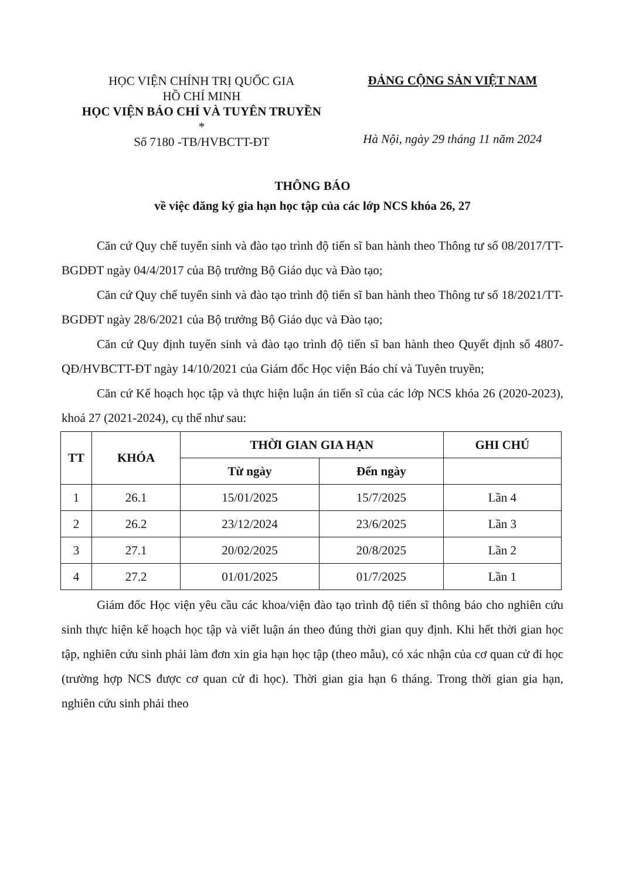HỌC VIỆN CHÍNH TRỊ QUỐC GIA
HỒ CHÍ MINH
HỌC VIỆN BÁO CHÍ VÀ TUYÊN TRUYỀN
*
Số 7180 -TB/HVBCTT-ĐT
ĐẢNG CỘNG SẢN VIỆT NAM
Hà Nội, ngày 29 tháng 11 năm 2024
THÔNG BÁO
về việc đăng ký gia hạn học tập của các lớp NCS khóa 26, 27
Căn cứ Quy chế tuyển sinh và đào tạo trình độ tiến sĩ ban hành theo Thông tư số 08/2017/TT-BGDĐT ngày 04/4/2017 của Bộ trưởng Bộ Giáo dục và Đào tạo;
Căn cứ Quy chế tuyển sinh và đào tạo trình độ tiến sĩ ban hành theo Thông tư số 18/2021/TT-BGDĐT ngày 28/6/2021 của Bộ trưởng Bộ Giáo dục và Đào tạo;
Căn cứ Quy định tuyển sinh và đào tạo trình độ tiến sĩ ban hành theo Quyết định số 4807-QĐ/HVBCTT-ĐT ngày 14/10/2021 của Giám đốc Học viện Báo chí và Tuyên truyền;
Căn cứ Kế hoạch học tập và thực hiện luận án tiến sĩ của các lớp NCS khóa 26 (2020-2023), khoá 27 (2021-2024), cụ thể như sau:
| TT | KHÓA | THỜI GIAN GIA HẠN | | GHI CHÚ |
| --- | --- | --- | --- | --- |
| | | Từ ngày | Đến ngày | |
| 1 | 26.1 | 15/01/2025 | 15/7/2025 | Lần 4 |
| 2 | 26.2 | 23/12/2024 | 23/6/2025 | Lần 3 |
| 3 | 27.1 | 20/02/2025 | 20/8/2025 | Lần 2 |
| 4 | 27.2 | 01/01/2025 | 01/7/2025 | Lần 1 |
Giám đốc Học viện yêu cầu các khoa/viện đào tạo trình độ tiến sĩ thông báo cho nghiên cứu sinh thực hiện kế hoạch học tập và viết luận án theo đúng thời gian quy định. Khi hết thời gian học tập, nghiên cứu sinh phải làm đơn xin gia hạn học tập (theo mẫu), có xác nhận của cơ quan cử đi học (trường hợp NCS được cơ quan cử đi học). Thời gian gia hạn 6 tháng. Trong thời gian gia hạn, nghiên cứu sinh phải theo